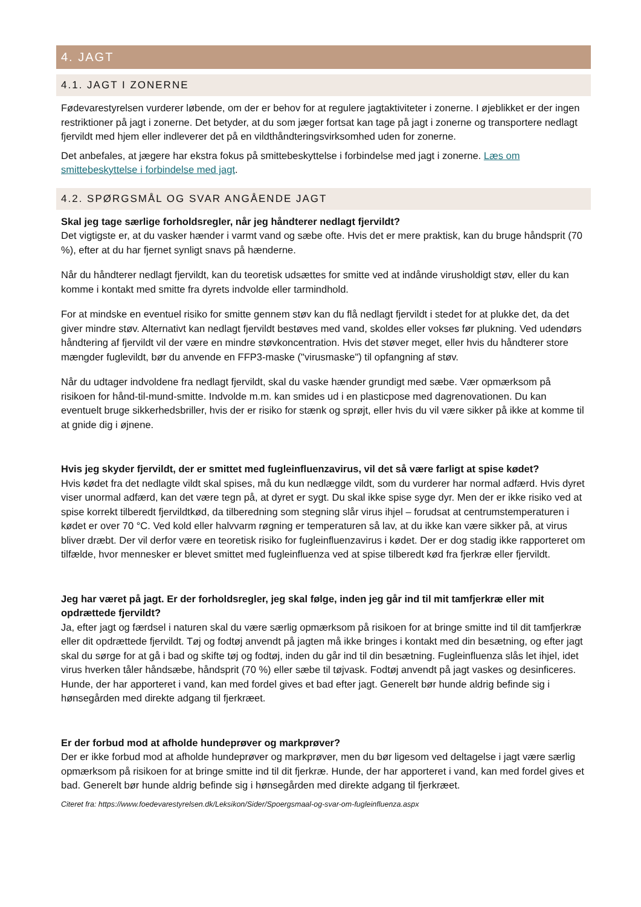4. JAGT
4.1. JAGT I ZONERNE
Fødevarestyrelsen vurderer løbende, om der er behov for at regulere jagtaktiviteter i zonerne. I øjeblikket er der ingen restriktioner på jagt i zonerne. Det betyder, at du som jæger fortsat kan tage på jagt i zonerne og transportere nedlagt fjervildt med hjem eller indleverer det på en vildthåndteringsvirksomhed uden for zonerne.
Det anbefales, at jægere har ekstra fokus på smittebeskyttelse i forbindelse med jagt i zonerne. Læs om smittebeskyttelse i forbindelse med jagt.
4.2. SPØRGSMÅL OG SVAR ANGÅENDE JAGT
Skal jeg tage særlige forholdsregler, når jeg håndterer nedlagt fjervildt?
Det vigtigste er, at du vasker hænder i varmt vand og sæbe ofte. Hvis det er mere praktisk, kan du bruge håndsprit (70 %), efter at du har fjernet synligt snavs på hænderne.
Når du håndterer nedlagt fjervildt, kan du teoretisk udsættes for smitte ved at indånde virusholdigt støv, eller du kan komme i kontakt med smitte fra dyrets indvolde eller tarmindhold.
For at mindske en eventuel risiko for smitte gennem støv kan du flå nedlagt fjervildt i stedet for at plukke det, da det giver mindre støv. Alternativt kan nedlagt fjervildt bestøves med vand, skoldes eller vokses før plukning. Ved udendørs håndtering af fjervildt vil der være en mindre støvkoncentration. Hvis det støver meget, eller hvis du håndterer store mængder fuglevildt, bør du anvende en FFP3-maske ("virusmaske") til opfangning af støv.
Når du udtager indvoldene fra nedlagt fjervildt, skal du vaske hænder grundigt med sæbe. Vær opmærksom på risikoen for hånd-til-mund-smitte. Indvolde m.m. kan smides ud i en plasticpose med dagrenovationen. Du kan eventuelt bruge sikkerhedsbriller, hvis der er risiko for stænk og sprøjt, eller hvis du vil være sikker på ikke at komme til at gnide dig i øjnene.
Hvis jeg skyder fjervildt, der er smittet med fugleinfluenzavirus, vil det så være farligt at spise kødet?
Hvis kødet fra det nedlagte vildt skal spises, må du kun nedlægge vildt, som du vurderer har normal adfærd. Hvis dyret viser unormal adfærd, kan det være tegn på, at dyret er sygt. Du skal ikke spise syge dyr. Men der er ikke risiko ved at spise korrekt tilberedt fjervildtkød, da tilberedning som stegning slår virus ihjel – forudsat at centrumstemperaturen i kødet er over 70 °C. Ved kold eller halvvarm røgning er temperaturen så lav, at du ikke kan være sikker på, at virus bliver dræbt. Der vil derfor være en teoretisk risiko for fugleinfluenzavirus i kødet. Der er dog stadig ikke rapporteret om tilfælde, hvor mennesker er blevet smittet med fugleinfluenza ved at spise tilberedt kød fra fjerkræ eller fjervildt.
Jeg har været på jagt. Er der forholdsregler, jeg skal følge, inden jeg går ind til mit tamfjerkræ eller mit opdrættede fjervildt?
Ja, efter jagt og færdsel i naturen skal du være særlig opmærksom på risikoen for at bringe smitte ind til dit tamfjerkræ eller dit opdrættede fjervildt. Tøj og fodtøj anvendt på jagten må ikke bringes i kontakt med din besætning, og efter jagt skal du sørge for at gå i bad og skifte tøj og fodtøj, inden du går ind til din besætning. Fugleinfluenza slås let ihjel, idet virus hverken tåler håndsæbe, håndsprit (70 %) eller sæbe til tøjvask. Fodtøj anvendt på jagt vaskes og desinficeres. Hunde, der har apporteret i vand, kan med fordel gives et bad efter jagt. Generelt bør hunde aldrig befinde sig i hønsegården med direkte adgang til fjerkræet.
Er der forbud mod at afholde hundeprøver og markprøver?
Der er ikke forbud mod at afholde hundeprøver og markprøver, men du bør ligesom ved deltagelse i jagt være særlig opmærksom på risikoen for at bringe smitte ind til dit fjerkræ. Hunde, der har apporteret i vand, kan med fordel gives et bad. Generelt bør hunde aldrig befinde sig i hønsegården med direkte adgang til fjerkræet.
Citeret fra: https://www.foedevarestyrelsen.dk/Leksikon/Sider/Spoergsmaal-og-svar-om-fugleinfluenza.aspx